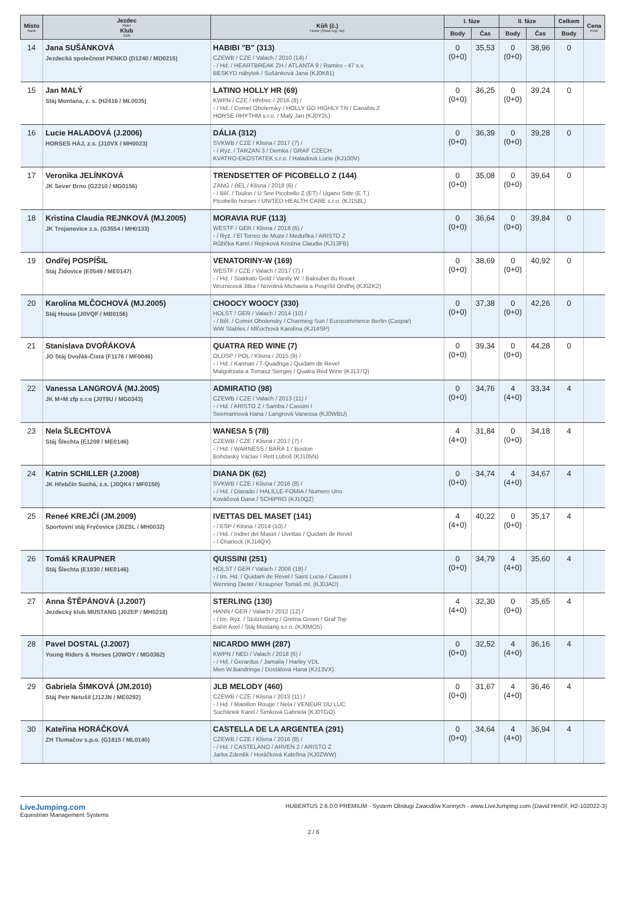| Místo Rank | Jezdec Rider Klub Club | Kůň (č.) Horse (Show reg. No) | I. fáze | | II. fáze | | Celkem | Cena Prize |
| --- | --- | --- | --- | --- | --- | --- | --- | --- |
| | | | Body | Čas | Body | Čas | Body | |
| 14 | Jana SUŠÁNKOVÁ Jezdecká společnost PENKO (D1240 / MD0215) | HABIBI "B" (313) CZEWB / CZE / Valach / 2010 (14) / - / Hd. / HEARTBREAK ZH / ATLANTA 9 / Ramiro - 47 s.v. BESKYD nábytek / Sušánková Jana (KJ0K61) | 0 (0+0) | 35,53 | 0 (0+0) | 38,96 | 0 | |
| 15 | Jan MALÝ Stáj Montana, z. s. (H2416 / ML0035) | LATINO HOLLY HR (69) KWPN / CZE / Hřebec / 2016 (8) / - / Hd. / Comet Obolensky / HOLLY GO HIGHLY TN / Canabis Z HORSE RHYTHM s.r.o. / Malý Jan (KJ0Y2L) | 0 (0+0) | 36,25 | 0 (0+0) | 39,24 | 0 | |
| 16 | Lucie HALADOVÁ (J.2006) HORSES HÁJ, z.s. (J10VX / MH0023) | DÁLIA (312) SVKWB / CZE / Klisna / 2017 (7) / - / Ryz. / TARZAN 3 / Demka / GRAF CZECH KVATRO-EKOSTATEK s.r.o. / Haladová Lucie (KJ100V) | 0 (0+0) | 36,39 | 0 (0+0) | 39,28 | 0 | |
| 17 | Veronika JELÍNKOVÁ JK Sever Brno (G2210 / MG0156) | TRENDSETTER OF PICOBELLO Z (144) ZANG / BEL / Klisna / 2018 (6) / - / Běl. / Toulon / U See Picobello Z (ET) / Ugano Sitte (E.T.) Picobello horses / UNITED HEALTH CARE s.r.o. (KJ158L) | 0 (0+0) | 35,08 | 0 (0+0) | 39,64 | 0 | |
| 18 | Kristina Claudia REJNKOVÁ (MJ.2005) JK Trojanovice z.s. (G3554 / MH0133) | MORAVIA RUF (113) WESTF / GER / Klisna / 2018 (6) / - / Ryz. / El Torreo de Muze / Meduňka / ARISTO Z Růžička Karel / Rejnková Kristina Claudia (KJ13FB) | 0 (0+0) | 36,64 | 0 (0+0) | 39,84 | 0 | |
| 19 | Ondřej POSPÍŠIL Stáj Židovice (E0549 / ME0147) | VENATORINY-W (169) WESTF / CZE / Valach / 2017 (7) / - / Hd. / Stakkato Gold / Vanity W. / Baloubet du Rouet Woznicová Jitka / Novotná Michaela a Pospíšil Ondřej (KJ0ZK2) | 0 (0+0) | 38,69 | 0 (0+0) | 40,92 | 0 | |
| 20 | Karolína MLČOCHOVÁ (MJ.2005) Stáj Housa (J0VQF / MB0156) | CHOOCY WOOCY (330) HOLST / GER / Valach / 2014 (10) / - / Běl. / Comet Obolensky / Charming Sun / Eurocommerce Berlin (Caspar) WW Stables / Mlčochová Karolína (KJ14SP) | 0 (0+0) | 37,38 | 0 (0+0) | 42,26 | 0 | |
| 21 | Stanislava DVOŘÁKOVÁ JO Stáj Dvořák-Čistá (F1176 / MF0046) | QUATRA RED WINE (7) OLDSP / POL / Klisna / 2015 (9) / - / Hd. / Kannan / T-Quadriga / Quidam de Revel Malgolrzata a Tomasz Siergiej / Quatra Red Wine (KJ137Q) | 0 (0+0) | 39,34 | 0 (0+0) | 44,28 | 0 | |
| 22 | Vanessa LANGROVÁ (MJ.2005) JK M+M zfp s.r.o (J0T8U / MG0343) | ADMIRATIO (98) CZEWB / CZE / Valach / 2013 (11) / - / Hd. / ARISTO Z / Samba / Cassini I Seemannová Hana / Langrová Vanessa (KJ0WBU) | 0 (0+0) | 34,76 | 4 (4+0) | 33,34 | 4 | |
| 23 | Nela ŠLECHTOVÁ Stáj Šlechta (E1208 / ME0146) | WANESA 5 (78) CZEWB / CZE / Klisna / 2017 (7) / - / Hd. / WARNESS / BARA 1 / Boston Bohdaský Václav / Rett Luboš (KJ105N) | 4 (4+0) | 31,84 | 0 (0+0) | 34,18 | 4 | |
| 24 | Katrin SCHILLER (J.2008) JK Hřebčín Suchá, z.s. (J0QK4 / MF0150) | DIANA DK (62) SVKWB / CZE / Klisna / 2016 (8) / - / Hd. / Diarado / HALILLE-FOMIA / Numero Uno Kováčová Dana / SCHIPRO (KJ10QZ) | 0 (0+0) | 34,74 | 4 (4+0) | 34,67 | 4 | |
| 25 | Reneé KREJČÍ (JM.2009) Sportovní stáj Fryčovice (J0ZSL / MH0032) | IVETTAS DEL MASET (141) - / ESP / Klisna / 2014 (10) / - / Hd. / Indret del Maset / Uvettas / Quidam de Revel - / Charlock (KJ14QY) | 4 (4+0) | 40,22 | 0 (0+0) | 35,17 | 4 | |
| 26 | Tomáš KRAUPNER Stáj Šlechta (E1930 / ME0146) | QUISSINI (251) HOLST / GER / Valach / 2006 (18) / - / tm. Hd. / Quidam de Revel / Saint Lucia / Cassini I Wenning Dieter / Kraupner Tomáš ml. (KJ0JAD) | 0 (0+0) | 34,79 | 4 (4+0) | 35,60 | 4 | |
| 27 | Anna ŠTĚPÁNOVÁ (J.2007) Jezdecký klub MUSTANG (J0ZEP / MH0218) | STERLING (130) HANN / GER / Valach / 2012 (12) / - / tm. Ryz. / Stolzenberg / Gretna Green / Graf Top Bahn Axel / Stáj Mustang s.r.o. (KJ0MO5) | 4 (4+0) | 32,30 | 0 (0+0) | 35,65 | 4 | |
| 28 | Pavel DOSTAL (J.2007) Young Riders & Horses (J0WOY / MG0362) | NICARDO MWH (287) KWPN / NED / Valach / 2018 (6) / - / Hd. / Gerardus / Jamaila / Harley VDL Men W.Bandringa / Dostálová Hana (KJ13VX) | 0 (0+0) | 32,52 | 4 (4+0) | 36,16 | 4 | |
| 29 | Gabriela ŠIMKOVÁ (JM.2010) Stáj Petr Netušil (J12JN / ME0292) | JLB MELODY (460) CZEWB / CZE / Klisna / 2013 (11) / - / Hd. / Manillon Rouge / Nela / VENEUR DU LUC Suchánek Karel / Šimková Gabriela (KJ0TGO) | 0 (0+0) | 31,67 | 4 (4+0) | 36,46 | 4 | |
| 30 | Kateřina HORÁČKOVÁ ZH Tlumačov s.p.o. (G1815 / ML0140) | CASTELLA DE LA ARGENTEA (291) CZEWB / CZE / Klisna / 2016 (8) / - / Hd. / CASTELANO / ARVEN 2 / ARISTO Z Jarka Zdeněk / Horáčková Kateřina (KJ0ZWW) | 0 (0+0) | 34,64 | 4 (4+0) | 36,94 | 4 | |
LiveJumping.com
Equestrian Management Systems
HUBERTUS 2.6.0.0 PREMIUM - System Obsługi Zawodów Konnych - www.LiveJumping.com (David Hrnčíř, H2-102022-3)
2 / 6